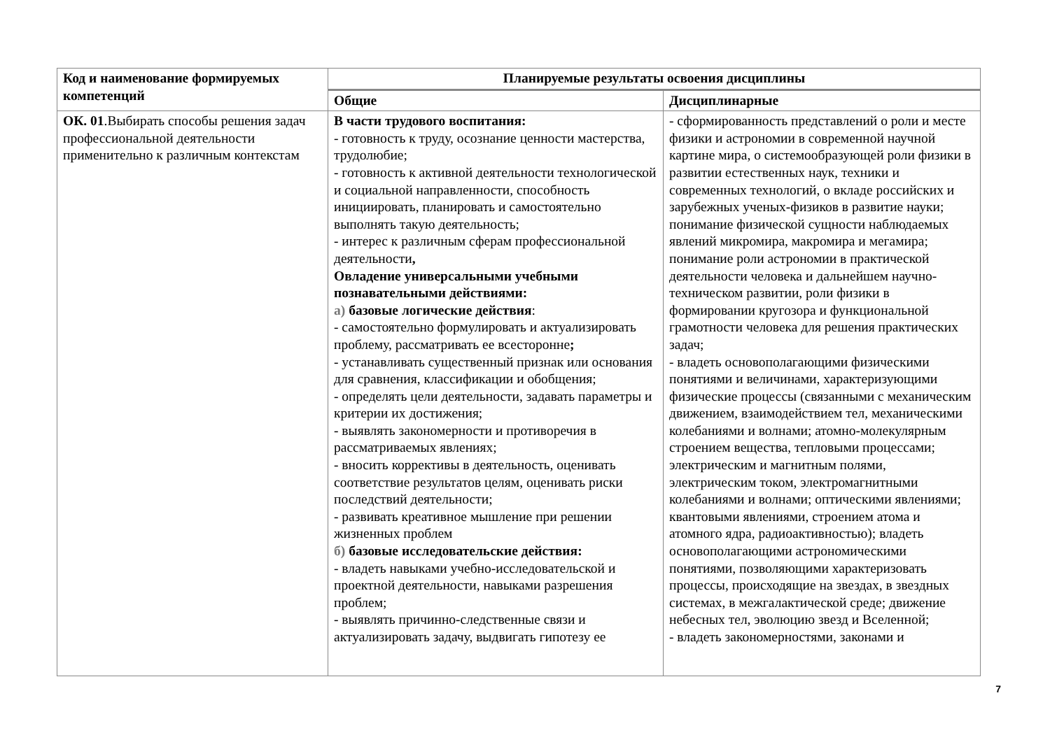| Код и наименование формируемых компетенций | Планируемые результаты освоения дисциплины | |
| --- | --- | --- |
| | Общие | Дисциплинарные |
| ОК. 01 .Выбирать способы решения задач профессиональной деятельности применительно к различным контекстам | В части трудового воспитания: - готовность к труду, осознание ценности мастерства, трудолюбие; - готовность к активной деятельности технологической и социальной направленности, способность инициировать, планировать и самостоятельно выполнять такую деятельность; - интерес к различным сферам профессиональной деятельности , Овладение универсальными учебными познавательными действиями: а) базовые логические действия : - самостоятельно формулировать и актуализировать проблему, рассматривать ее всесторонне ; - устанавливать существенный признак или основания для сравнения, классификации и обобщения; - определять цели деятельности, задавать параметры и критерии их достижения; - выявлять закономерности и противоречия в рассматриваемых явлениях; - вносить коррективы в деятельность, оценивать соответствие результатов целям, оценивать риски последствий деятельности; - развивать креативное мышление при решении жизненных проблем б) базовые исследовательские действия: - владеть навыками учебно-исследовательской и проектной деятельности, навыками разрешения проблем; - выявлять причинно-следственные связи и актуализировать задачу, выдвигать гипотезу ее | - сформированность представлений о роли и месте физики и астрономии в современной научной картине мира, о системообразующей роли физики в развитии естественных наук, техники и современных технологий, о вкладе российских и зарубежных ученых-физиков в развитие науки; понимание физической сущности наблюдаемых явлений микромира, макромира и мегамира; понимание роли астрономии в практической деятельности человека и дальнейшем научно-техническом развитии, роли физики в формировании кругозора и функциональной грамотности человека для решения практических задач; - владеть основополагающими физическими понятиями и величинами, характеризующими физические процессы (связанными с механическим движением, взаимодействием тел, механическими колебаниями и волнами; атомно-молекулярным строением вещества, тепловыми процессами; электрическим и магнитным полями, электрическим током, электромагнитными колебаниями и волнами; оптическими явлениями; квантовыми явлениями, строением атома и атомного ядра, радиоактивностью); владеть основополагающими астрономическими понятиями, позволяющими характеризовать процессы, происходящие на звездах, в звездных системах, в межгалактической среде; движение небесных тел, эволюцию звезд и Вселенной; - владеть закономерностями, законами и |
7